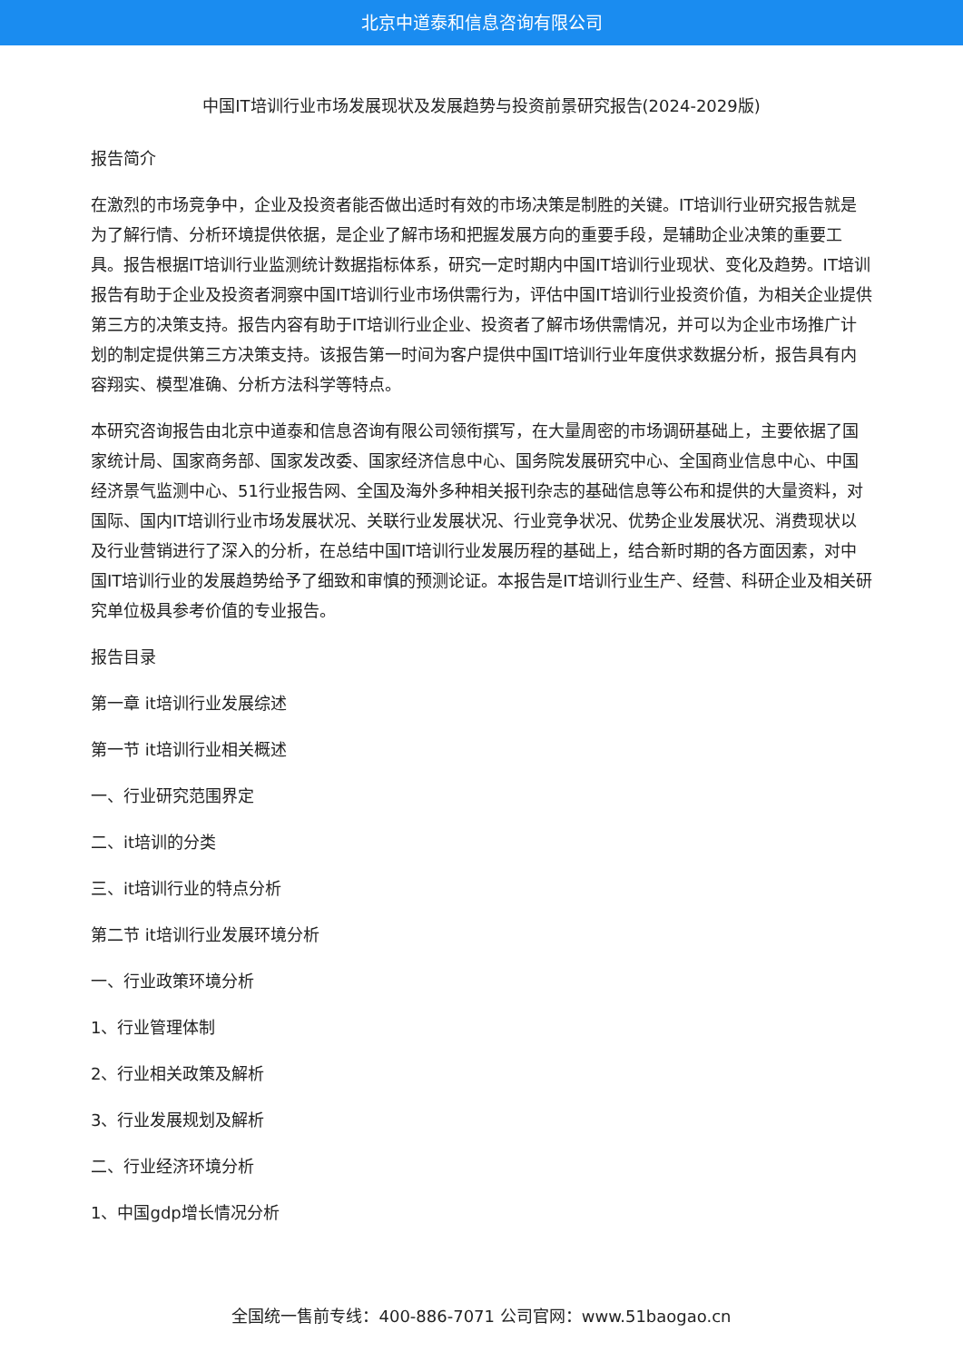北京中道泰和信息咨询有限公司
中国IT培训行业市场发展现状及发展趋势与投资前景研究报告(2024-2029版)
报告简介
在激烈的市场竞争中，企业及投资者能否做出适时有效的市场决策是制胜的关键。IT培训行业研究报告就是为了解行情、分析环境提供依据，是企业了解市场和把握发展方向的重要手段，是辅助企业决策的重要工具。报告根据IT培训行业监测统计数据指标体系，研究一定时期内中国IT培训行业现状、变化及趋势。IT培训报告有助于企业及投资者洞察中国IT培训行业市场供需行为，评估中国IT培训行业投资价值，为相关企业提供第三方的决策支持。报告内容有助于IT培训行业企业、投资者了解市场供需情况，并可以为企业市场推广计划的制定提供第三方决策支持。该报告第一时间为客户提供中国IT培训行业年度供求数据分析，报告具有内容翔实、模型准确、分析方法科学等特点。
本研究咨询报告由北京中道泰和信息咨询有限公司领衔撰写，在大量周密的市场调研基础上，主要依据了国家统计局、国家商务部、国家发改委、国家经济信息中心、国务院发展研究中心、全国商业信息中心、中国经济景气监测中心、51行业报告网、全国及海外多种相关报刊杂志的基础信息等公布和提供的大量资料，对国际、国内IT培训行业市场发展状况、关联行业发展状况、行业竞争状况、优势企业发展状况、消费现状以及行业营销进行了深入的分析，在总结中国IT培训行业发展历程的基础上，结合新时期的各方面因素，对中国IT培训行业的发展趋势给予了细致和审慎的预测论证。本报告是IT培训行业生产、经营、科研企业及相关研究单位极具参考价值的专业报告。
报告目录
第一章 it培训行业发展综述
第一节 it培训行业相关概述
一、行业研究范围界定
二、it培训的分类
三、it培训行业的特点分析
第二节 it培训行业发展环境分析
一、行业政策环境分析
1、行业管理体制
2、行业相关政策及解析
3、行业发展规划及解析
二、行业经济环境分析
1、中国gdp增长情况分析
全国统一售前专线：400-886-7071 公司官网：www.51baogao.cn